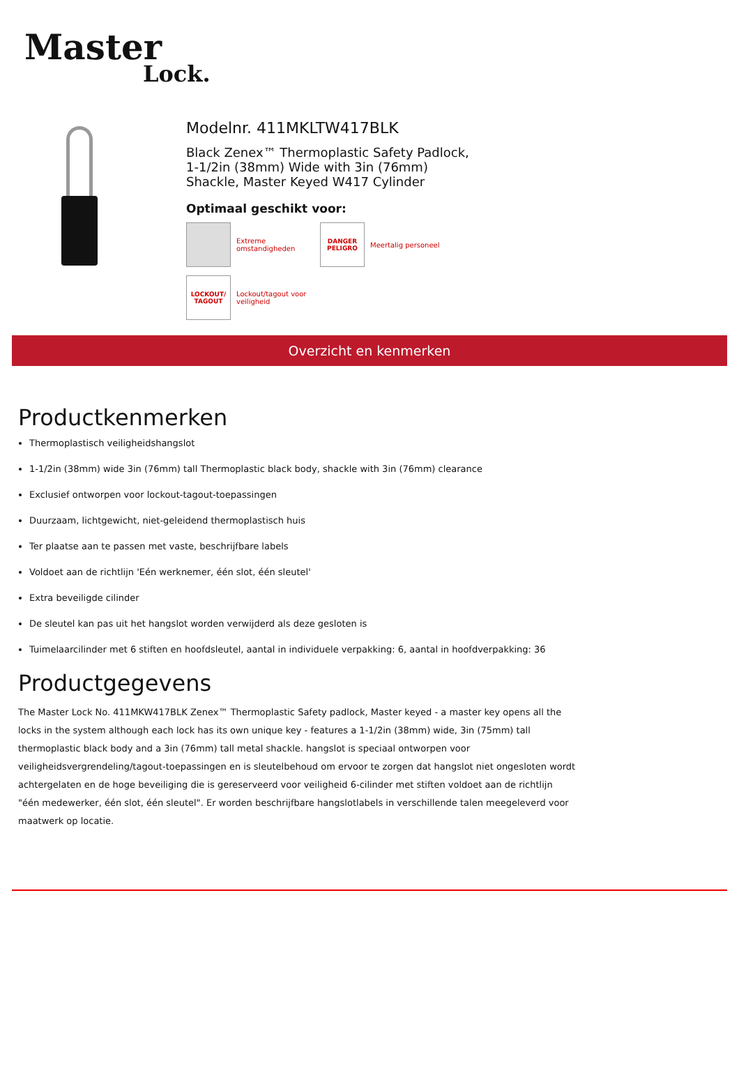Master
Lock.
Modelnr. 411MKLTW417BLK
Black Zenex™ Thermoplastic Safety Padlock,
1-1/2in (38mm) Wide with 3in (76mm)
Shackle, Master Keyed W417 Cylinder
Optimaal geschikt voor:
Extreme omstandigheden
DANGER
PELIGRO
Meertalig personeel
LOCKOUT/
TAGOUT
Lockout/tagout voor veiligheid
Overzicht en kenmerken
Productkenmerken
Thermoplastisch veiligheidshangslot
1-1/2in (38mm) wide 3in (76mm) tall Thermoplastic black body, shackle with 3in (76mm) clearance
Exclusief ontworpen voor lockout-tagout-toepassingen
Duurzaam, lichtgewicht, niet-geleidend thermoplastisch huis
Ter plaatse aan te passen met vaste, beschrijfbare labels
Voldoet aan de richtlijn 'Eén werknemer, één slot, één sleutel'
Extra beveiligde cilinder
De sleutel kan pas uit het hangslot worden verwijderd als deze gesloten is
Tuimelaarcilinder met 6 stiften en hoofdsleutel, aantal in individuele verpakking: 6, aantal in hoofdverpakking: 36
Productgegevens
The Master Lock No. 411MKW417BLK Zenex™ Thermoplastic Safety padlock, Master keyed - a master key opens all the locks in the system although each lock has its own unique key - features a 1-1/2in (38mm) wide, 3in (75mm) tall thermoplastic black body and a 3in (76mm) tall metal shackle. hangslot is speciaal ontworpen voor veiligheidsvergrendeling/tagout-toepassingen en is sleutelbehoud om ervoor te zorgen dat hangslot niet ongesloten wordt achtergelaten en de hoge beveiliging die is gereserveerd voor veiligheid 6-cilinder met stiften voldoet aan de richtlijn "één medewerker, één slot, één sleutel". Er worden beschrijfbare hangslotlabels in verschillende talen meegeleverd voor maatwerk op locatie.